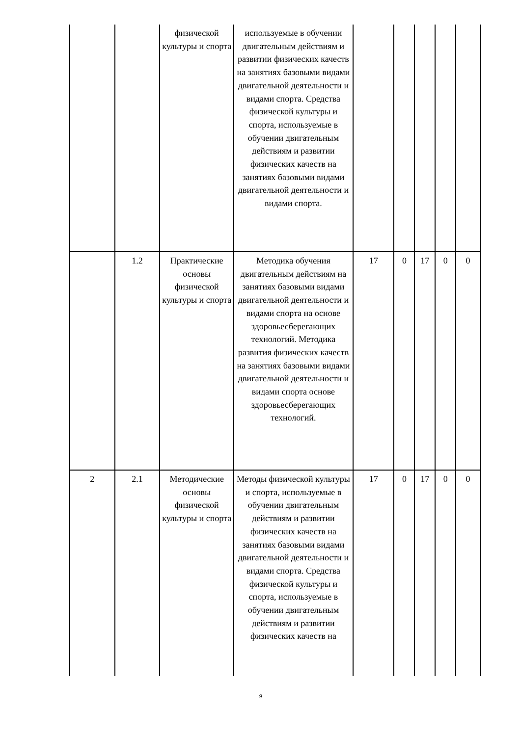| | | физической культуры и спорта | используемые в обучении двигательным действиям и развитии физических качеств на занятиях базовыми видами двигательной деятельности и видами спорта. Средства физической культуры и спорта, используемые в обучении двигательным действиям и развитии физических качеств на занятиях базовыми видами двигательной деятельности и видами спорта. | | | | | |
| | 1.2 | Практические основы физической культуры и спорта | Методика обучения двигательным действиям на занятиях базовыми видами двигательной деятельности и видами спорта на основе здоровьесберегающих технологий. Методика развития физических качеств на занятиях базовыми видами двигательной деятельности и видами спорта основе здоровьесберегающих технологий. | 17 | 0 | 17 | 0 | 0 |
| 2 | 2.1 | Методические основы физической культуры и спорта | Методы физической культуры и спорта, используемые в обучении двигательным действиям и развитии физических качеств на занятиях базовыми видами двигательной деятельности и видами спорта. Средства физической культуры и спорта, используемые в обучении двигательным действиям и развитии физических качеств на | 17 | 0 | 17 | 0 | 0 |
9